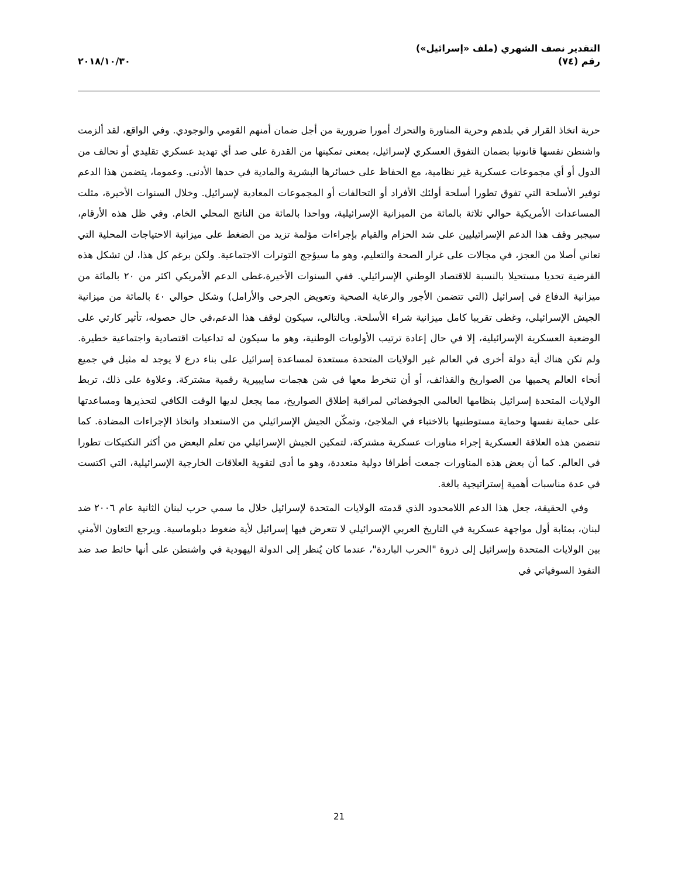التقدير نصف الشهري (ملف «إسرائيل»)
رقم (٧٤)
٢٠١٨/١٠/٣٠
حرية اتخاذ القرار في بلدهم وحرية المناورة والتحرك أمورا ضرورية من أجل ضمان أمنهم القومي والوجودي. وفي الواقع، لقد ألزمت واشنطن نفسها قانونيا بضمان التفوق العسكري لإسرائيل، بمعنى تمكينها من القدرة على صد أي تهديد عسكري تقليدي أو تحالف من الدول أو أي مجموعات عسكرية غير نظامية، مع الحفاظ على خسائرها البشرية والمادية في حدها الأدنى. وعموما، يتضمن هذا الدعم توفير الأسلحة التي تفوق تطورا أسلحة أولئك الأفراد أو التحالفات أو المجموعات المعادية لإسرائيل. وخلال السنوات الأخيرة، مثلت المساعدات الأمريكية حوالي ثلاثة بالمائة من الميزانية الإسرائيلية، وواحدا بالمائة من الناتج المحلي الخام. وفي ظل هذه الأرقام، سيجبر وقف هذا الدعم الإسرائيليين على شد الحزام والقيام بإجراءات مؤلمة تزيد من الضغط على ميزانية الاحتياجات المحلية التي تعاني أصلا من العجز، في مجالات على غرار الصحة والتعليم، وهو ما سيؤجج التوترات الاجتماعية. ولكن برغم كل هذا، لن تشكل هذه الفرضية تحديا مستحيلا بالنسبة للاقتصاد الوطني الإسرائيلي. ففي السنوات الأخيرة،غطى الدعم الأمريكي اكثر من ٢٠ بالمائة من ميزانية الدفاع في إسرائيل (التي تتضمن الأجور والرعاية الصحية وتعويض الجرحى والأرامل) وشكل حوالي ٤٠ بالمائة من ميزانية الجيش الإسرائيلي، وغطى تقريبا كامل ميزانية شراء الأسلحة. وبالتالي، سيكون لوقف هذا الدعم،في حال حصوله، تأثير كارثي على الوضعية العسكرية الإسرائيلية، إلا في حال إعادة ترتيب الأولويات الوطنية، وهو ما سيكون له تداعيات اقتصادية واجتماعية خطيرة. ولم تكن هناك أية دولة أخرى في العالم غير الولايات المتحدة مستعدة لمساعدة إسرائيل على بناء درع لا يوجد له مثيل في جميع أنحاء العالم يحميها من الصواريخ والقذائف، أو أن تنخرط معها في شن هجمات سايبيرية رقمية مشتركة. وعلاوة على ذلك، تربط الولايات المتحدة إسرائيل بنظامها العالمي الجوفضائي لمراقبة إطلاق الصواريخ، مما يجعل لديها الوقت الكافي لتحذيرها ومساعدتها على حماية نفسها وحماية مستوطنيها بالاختباء في الملاجئ، وتمكّن الجيش الإسرائيلي من الاستعداد واتخاذ الإجراءات المضادة. كما تتضمن هذه العلاقة العسكرية إجراء مناورات عسكرية مشتركة، لتمكين الجيش الإسرائيلي من تعلم البعض من أكثر التكتيكات تطورا في العالم. كما أن بعض هذه المناورات جمعت أطرافا دولية متعددة، وهو ما أدى لتقوية العلاقات الخارجية الإسرائيلية، التي اكتست في عدة مناسبات أهمية إستراتيجية بالغة.
وفي الحقيقة، جعل هذا الدعم اللامحدود الذي قدمته الولايات المتحدة لإسرائيل خلال ما سمي حرب لبنان الثانية عام ٢٠٠٦ ضد لبنان، بمثابة أول مواجهة عسكرية في التاريخ العربي الإسرائيلي لا تتعرض فيها إسرائيل لأية ضغوط دبلوماسية. ويرجع التعاون الأمني بين الولايات المتحدة وإسرائيل إلى ذروة "الحرب الباردة"، عندما كان يُنظر إلى الدولة اليهودية في واشنطن على أنها حائط صد ضد النفوذ السوفياتي في
21